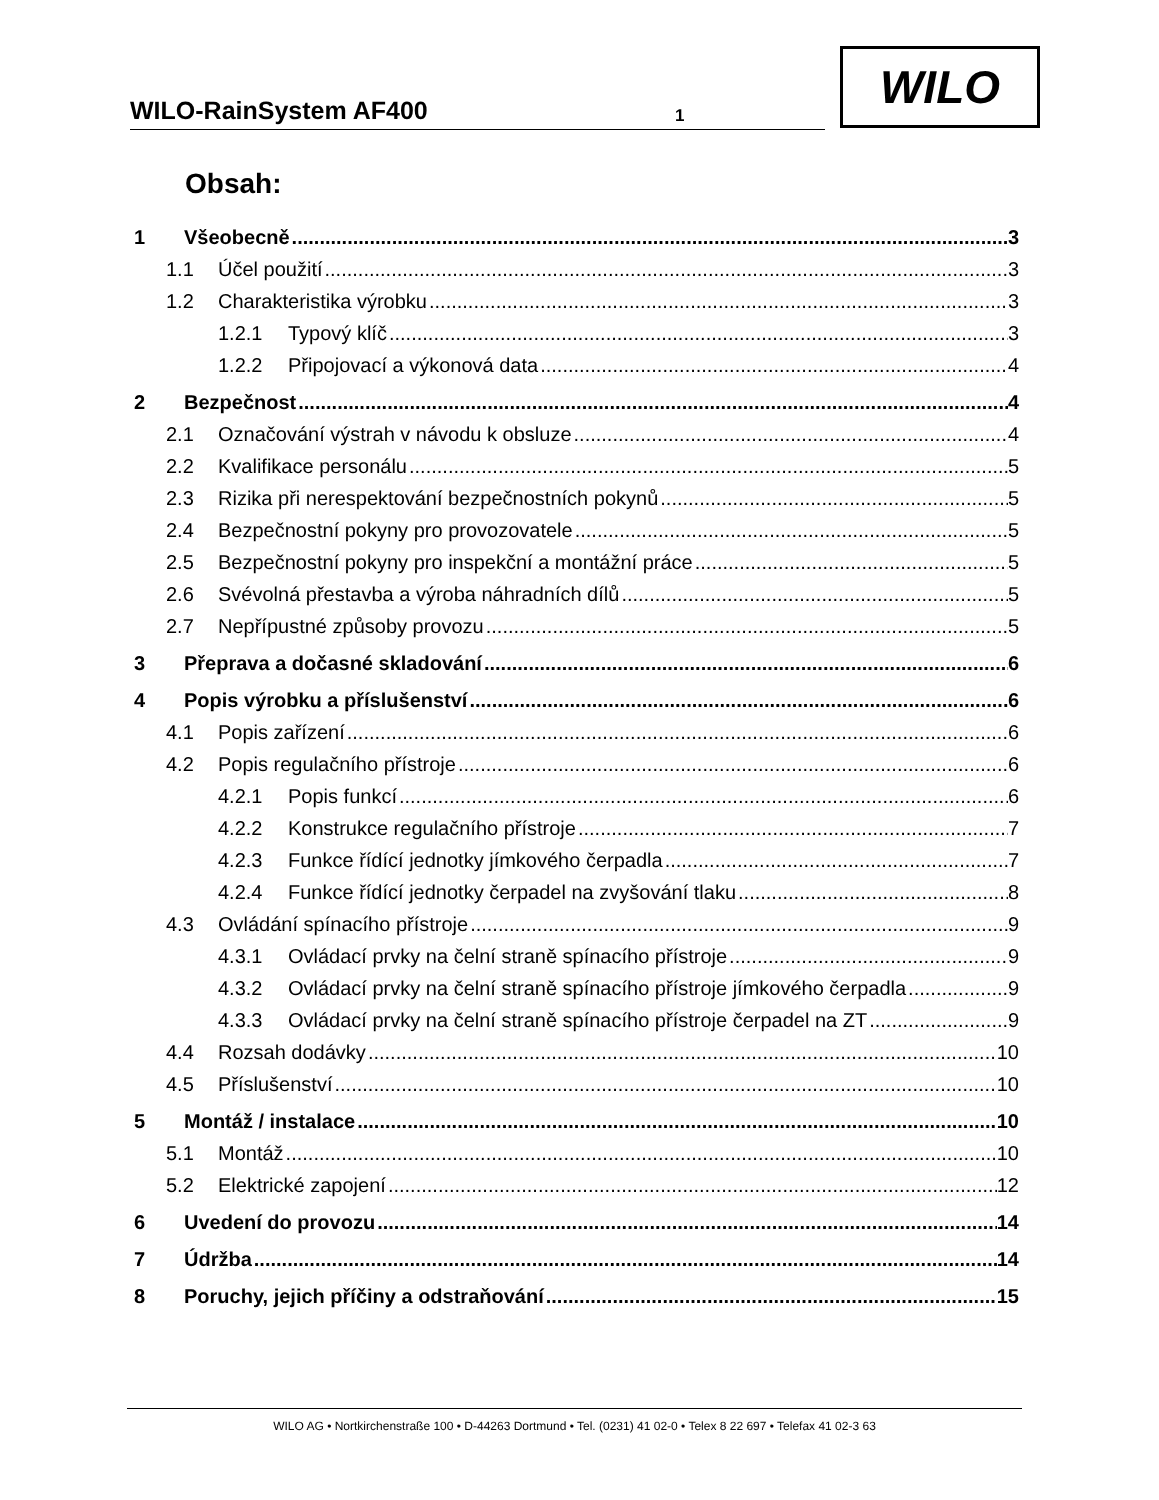WILO-RainSystem AF400 1
WILO
Obsah:
1 Všeobecně 3
1.1 Účel použití 3
1.2 Charakteristika výrobku 3
1.2.1 Typový klíč 3
1.2.2 Připojovací a výkonová data 4
2 Bezpečnost 4
2.1 Označování výstrah v návodu k obsluze 4
2.2 Kvalifikace personálu 5
2.3 Rizika při nerespektování bezpečnostních pokynů 5
2.4 Bezpečnostní pokyny pro provozovatele 5
2.5 Bezpečnostní pokyny pro inspekční a montážní práce 5
2.6 Svévolná přestavba a výroba náhradních dílů 5
2.7 Nepřípustné způsoby provozu 5
3 Přeprava a dočasné skladování 6
4 Popis výrobku a příslušenství 6
4.1 Popis zařízení 6
4.2 Popis regulačního přístroje 6
4.2.1 Popis funkcí 6
4.2.2 Konstrukce regulačního přístroje 7
4.2.3 Funkce řídící jednotky jímkového čerpadla 7
4.2.4 Funkce řídící jednotky čerpadel na zvyšování tlaku 8
4.3 Ovládání spínacího přístroje 9
4.3.1 Ovládací prvky na čelní straně spínacího přístroje 9
4.3.2 Ovládací prvky na čelní straně spínacího přístroje jímkového čerpadla 9
4.3.3 Ovládací prvky na čelní straně spínacího přístroje čerpadel na ZT 9
4.4 Rozsah dodávky 10
4.5 Příslušenství 10
5 Montáž / instalace 10
5.1 Montáž 10
5.2 Elektrické zapojení 12
6 Uvedení do provozu 14
7 Údržba 14
8 Poruchy, jejich příčiny a odstraňování 15
WILO AG • Nortkirchenstraße 100 • D-44263 Dortmund • Tel. (0231) 41 02-0 • Telex 8 22 697 • Telefax 41 02-3 63